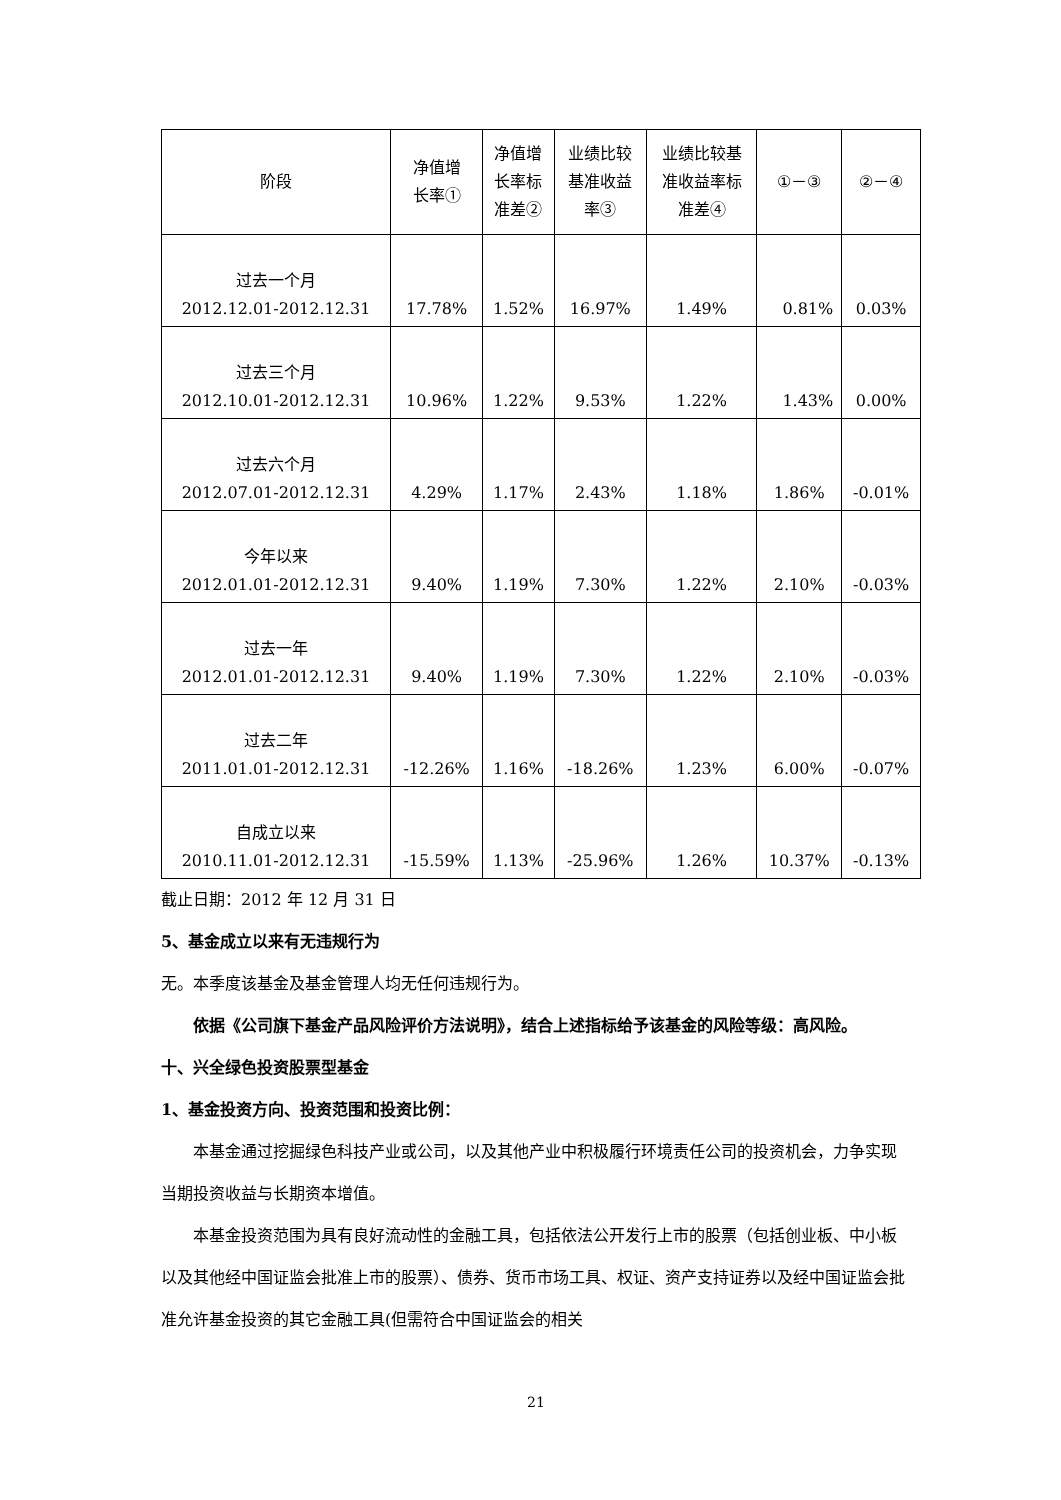| 阶段 | 净值增 长率① | 净值增 长率标 准差② | 业绩比较 基准收益 率③ | 业绩比较基 准收益率标 准差④ | ①－③ | ②－④ |
| --- | --- | --- | --- | --- | --- | --- |
| 过去一个月 2012.12.01-2012.12.31 | 17.78% | 1.52% | 16.97% | 1.49% | 0.81% | 0.03% |
| 过去三个月 2012.10.01-2012.12.31 | 10.96% | 1.22% | 9.53% | 1.22% | 1.43% | 0.00% |
| 过去六个月 2012.07.01-2012.12.31 | 4.29% | 1.17% | 2.43% | 1.18% | 1.86% | -0.01% |
| 今年以来 2012.01.01-2012.12.31 | 9.40% | 1.19% | 7.30% | 1.22% | 2.10% | -0.03% |
| 过去一年 2012.01.01-2012.12.31 | 9.40% | 1.19% | 7.30% | 1.22% | 2.10% | -0.03% |
| 过去二年 2011.01.01-2012.12.31 | -12.26% | 1.16% | -18.26% | 1.23% | 6.00% | -0.07% |
| 自成立以来 2010.11.01-2012.12.31 | -15.59% | 1.13% | -25.96% | 1.26% | 10.37% | -0.13% |
截止日期：2012 年 12 月 31 日
5、基金成立以来有无违规行为
无。本季度该基金及基金管理人均无任何违规行为。
依据《公司旗下基金产品风险评价方法说明》，结合上述指标给予该基金的风险等级：高风险。
十、兴全绿色投资股票型基金
1、基金投资方向、投资范围和投资比例：
本基金通过挖掘绿色科技产业或公司，以及其他产业中积极履行环境责任公司的投资机会，力争实现当期投资收益与长期资本增值。
本基金投资范围为具有良好流动性的金融工具，包括依法公开发行上市的股票（包括创业板、中小板以及其他经中国证监会批准上市的股票）、债券、货币市场工具、权证、资产支持证券以及经中国证监会批准允许基金投资的其它金融工具(但需符合中国证监会的相关
21